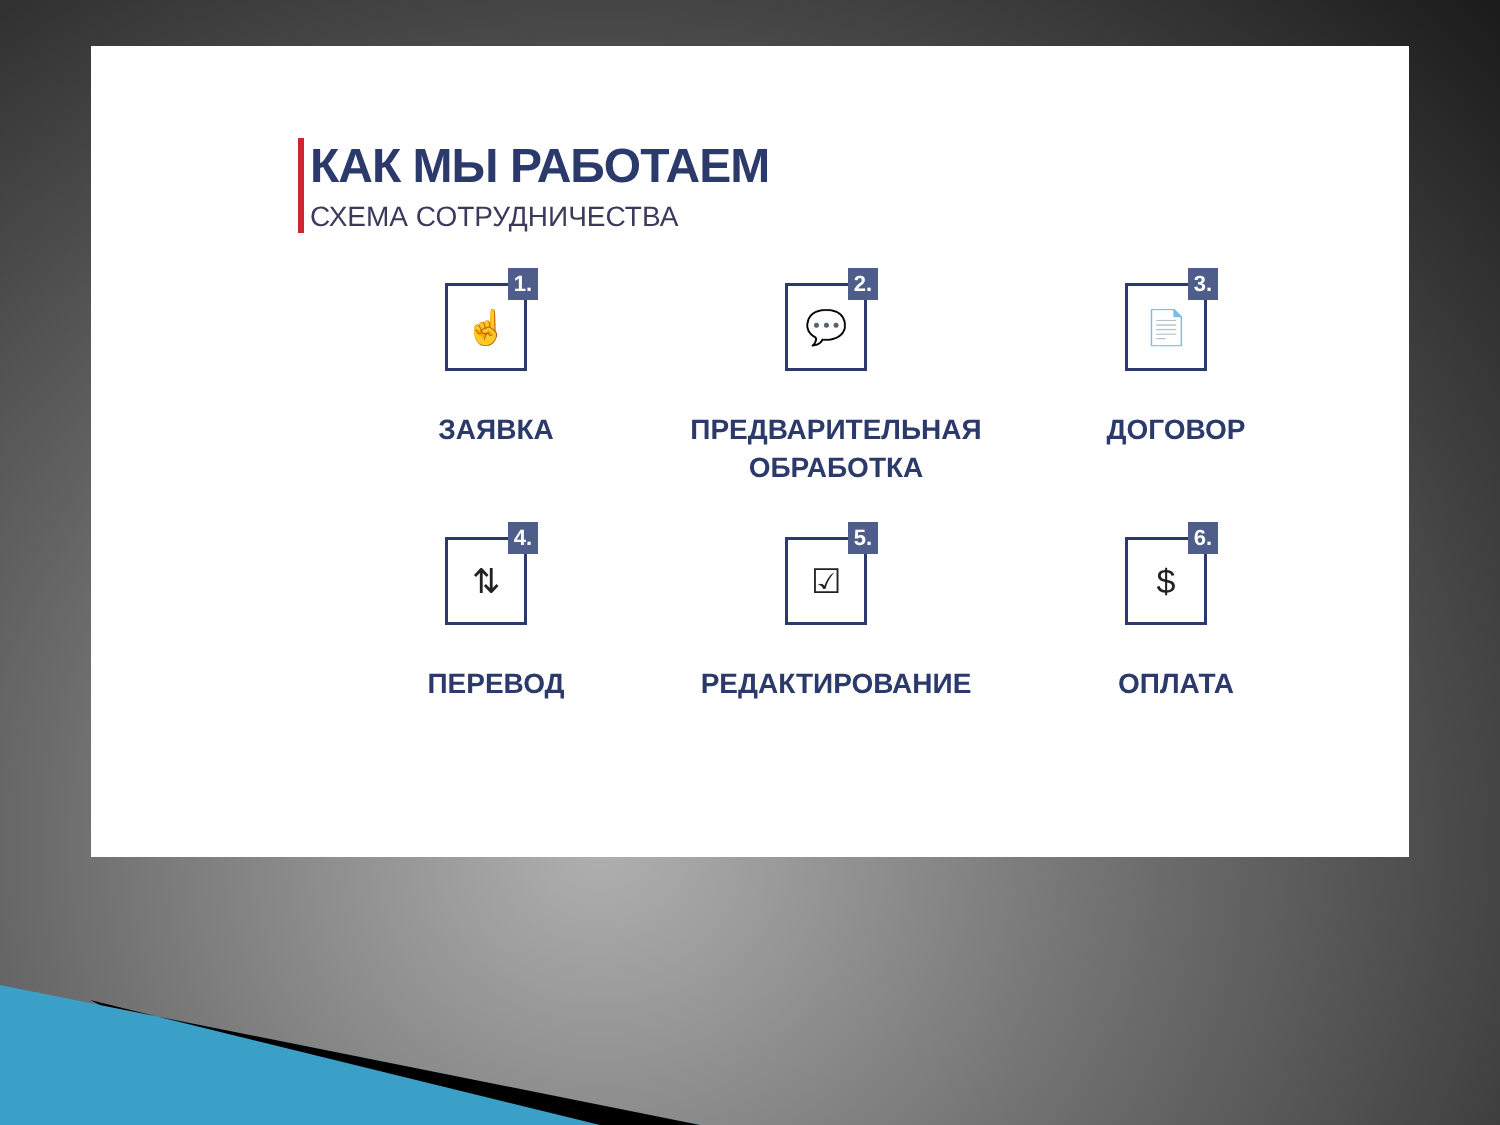КАК МЫ РАБОТАЕМ
СХЕМА СОТРУДНИЧЕСТВА
1. ☝
ЗАЯВКА
2. 💬
ПРЕДВАРИТЕЛЬНАЯ
ОБРАБОТКА
3. 📄
ДОГОВОР
4. ⇅
ПЕРЕВОД
5. ☑
РЕДАКТИРОВАНИЕ
6. $
ОПЛАТА